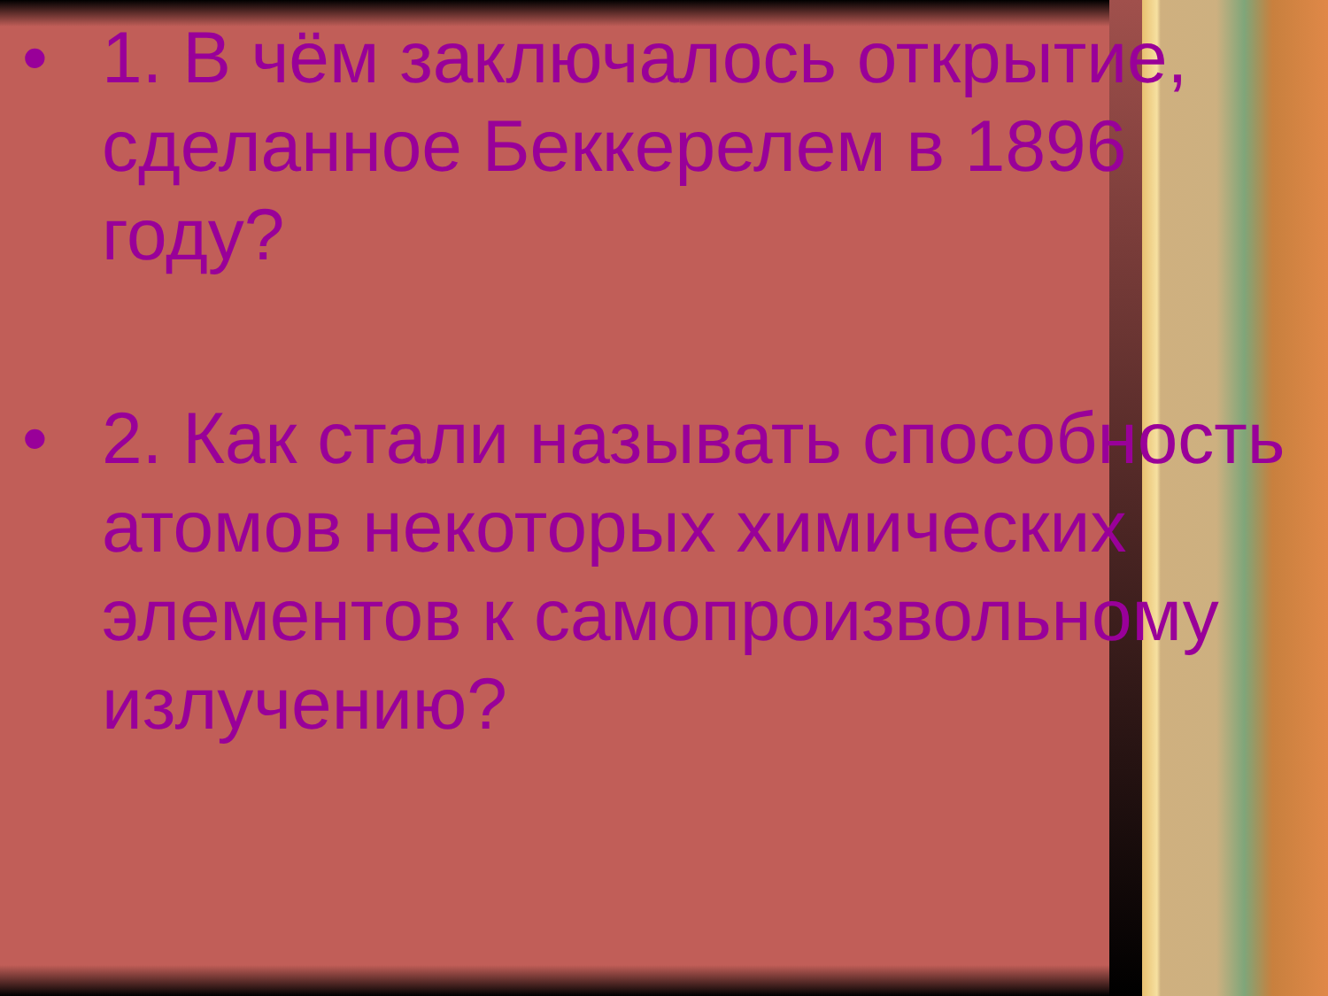• 1. В чём заключалось открытие, сделанное Беккерелем в 1896 году?
• 2. Как стали называть способность атомов некоторых химических элементов к самопроизвольному излучению?